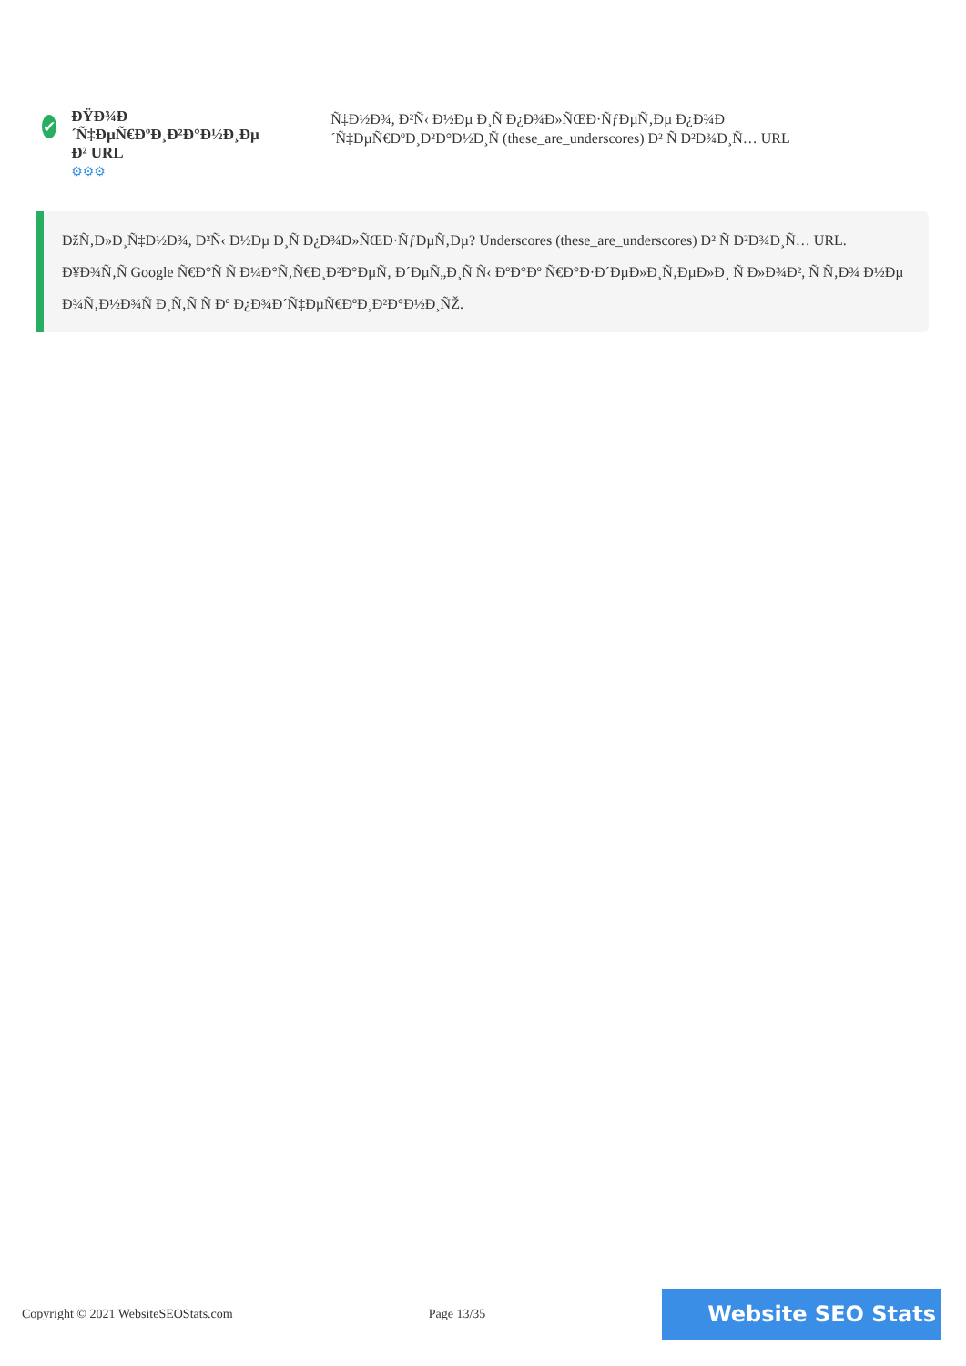✔
ĐŸĐ¾Đ´Ñ‡ĐµÑ€ĐºĐ¸Đ²Đ°Đ½Đ¸Đµ Đ² URL
⚙⚙⚙
Ñ‡Đ½Đ¾, Đ²Ñ‹ Đ½Đµ Đ¸Ñ Đ¿Đ¾Đ»ÑŒĐ·ÑƒĐµÑ‚Đµ Đ¿Đ¾Đ´Ñ‡ĐµÑ€ĐºĐ¸Đ²Đ°Đ½Đ¸Ñ (these_are_underscores) Đ² Ñ Đ²Đ¾Đ¸Ñ… URL
ĐžÑ‚Đ»Đ¸Ñ‡Đ½Đ¾, Đ²Ñ‹ Đ½Đµ Đ¸Ñ Đ¿Đ¾Đ»ÑŒĐ·ÑƒĐµÑ‚Đµ? Underscores (these_are_underscores) Đ² Ñ Đ²Đ¾Đ¸Ñ… URL.
Đ¥Đ¾Ñ‚Ñ Google Ñ€Đ°Ñ Ñ Đ¼Đ°Ñ‚Ñ€Đ¸Đ²Đ°ĐµÑ‚ Đ´ĐµÑ„Đ¸Ñ Ñ‹ ĐºĐ°Đº Ñ€Đ°Đ·Đ´ĐµĐ»Đ¸Ñ‚ĐµĐ»Đ¸ Ñ Đ»Đ¾Đ², Ñ Ñ‚Đ¾ Đ½Đµ Đ¾Ñ‚Đ½Đ¾Ñ Đ¸Ñ‚Ñ Ñ Đº Đ¿Đ¾Đ´Ñ‡ĐµÑ€ĐºĐ¸Đ²Đ°Đ½Đ¸ÑŽ.
Copyright © 2021 WebsiteSEOStats.com Page 13/35 Website SEO Stats